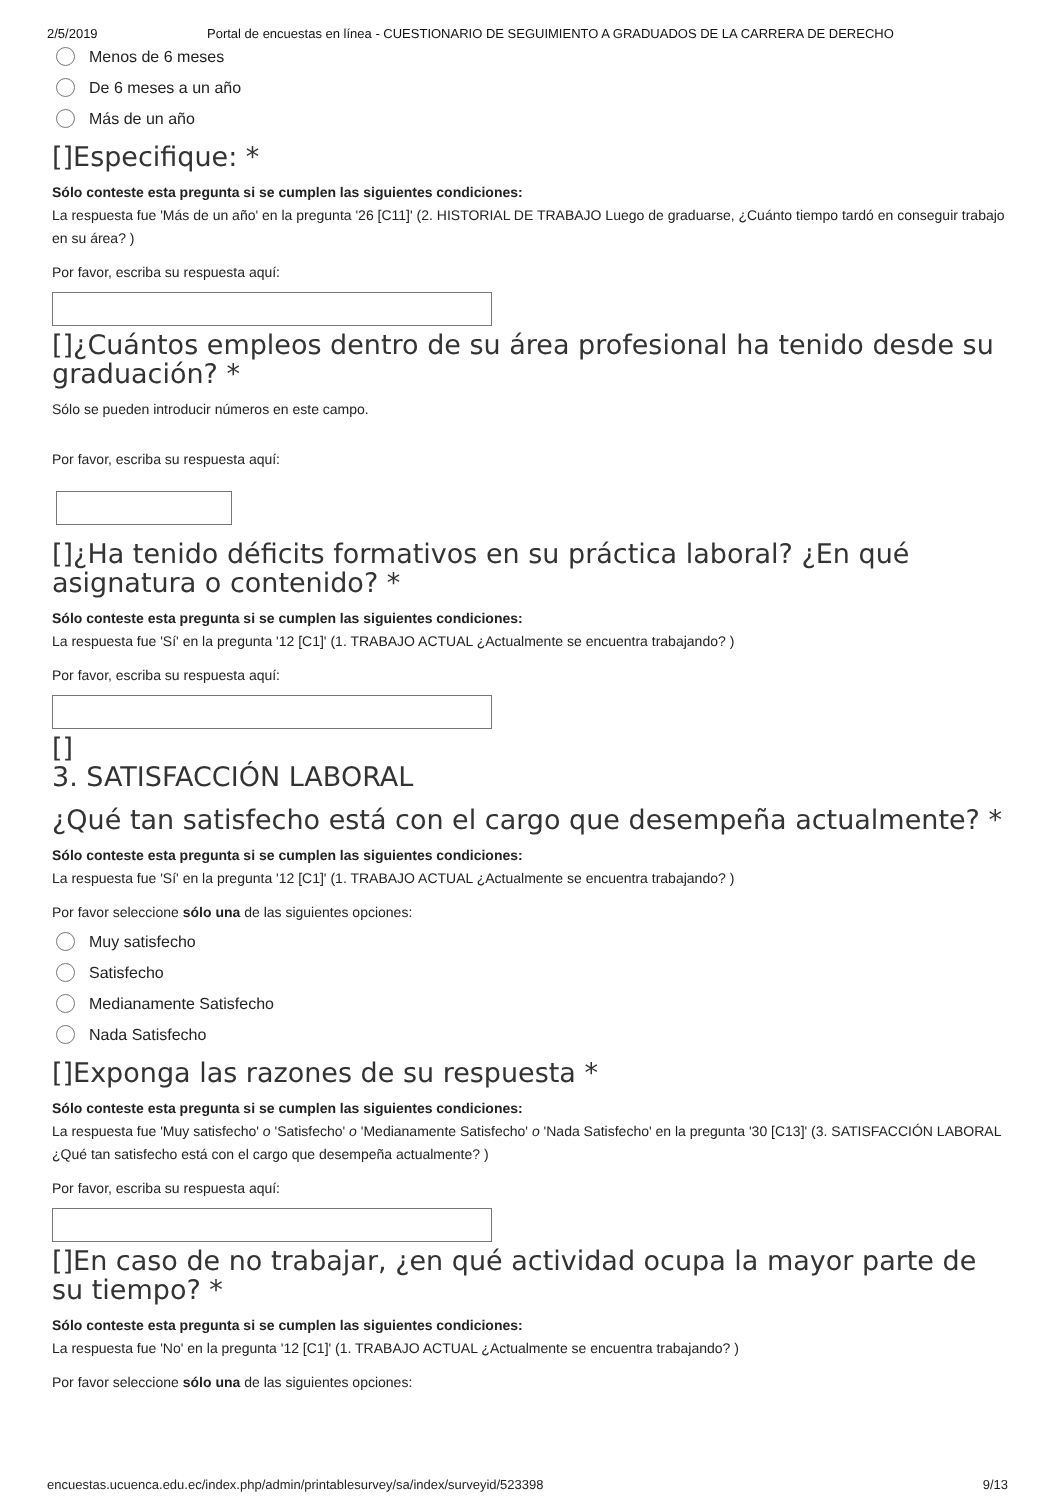2/5/2019 Portal de encuestas en línea - CUESTIONARIO DE SEGUIMIENTO A GRADUADOS DE LA CARRERA DE DERECHO
Menos de 6 meses
De 6 meses a un año
Más de un año
[]Especifique: *
Sólo conteste esta pregunta si se cumplen las siguientes condiciones:
La respuesta fue 'Más de un año' en la pregunta '26 [C11]' (2. HISTORIAL DE TRABAJO Luego de graduarse, ¿Cuánto tiempo tardó en conseguir trabajo en su área? )
Por favor, escriba su respuesta aquí:
[]¿Cuántos empleos dentro de su área profesional ha tenido desde su graduación? *
Sólo se pueden introducir números en este campo.
Por favor, escriba su respuesta aquí:
[]¿Ha tenido déficits formativos en su práctica laboral? ¿En qué asignatura o contenido? *
Sólo conteste esta pregunta si se cumplen las siguientes condiciones:
La respuesta fue 'Sí' en la pregunta '12 [C1]' (1. TRABAJO ACTUAL ¿Actualmente se encuentra trabajando? )
Por favor, escriba su respuesta aquí:
[]
3. SATISFACCIÓN LABORAL
¿Qué tan satisfecho está con el cargo que desempeña actualmente? *
Sólo conteste esta pregunta si se cumplen las siguientes condiciones:
La respuesta fue 'Sí' en la pregunta '12 [C1]' (1. TRABAJO ACTUAL ¿Actualmente se encuentra trabajando? )
Por favor seleccione sólo una de las siguientes opciones:
Muy satisfecho
Satisfecho
Medianamente Satisfecho
Nada Satisfecho
[]Exponga las razones de su respuesta *
Sólo conteste esta pregunta si se cumplen las siguientes condiciones:
La respuesta fue 'Muy satisfecho' o 'Satisfecho' o 'Medianamente Satisfecho' o 'Nada Satisfecho' en la pregunta '30 [C13]' (3. SATISFACCIÓN LABORAL ¿Qué tan satisfecho está con el cargo que desempeña actualmente? )
Por favor, escriba su respuesta aquí:
[]En caso de no trabajar, ¿en qué actividad ocupa la mayor parte de su tiempo? *
Sólo conteste esta pregunta si se cumplen las siguientes condiciones:
La respuesta fue 'No' en la pregunta '12 [C1]' (1. TRABAJO ACTUAL ¿Actualmente se encuentra trabajando? )
Por favor seleccione sólo una de las siguientes opciones:
encuestas.ucuenca.edu.ec/index.php/admin/printablesurvey/sa/index/surveyid/523398 9/13